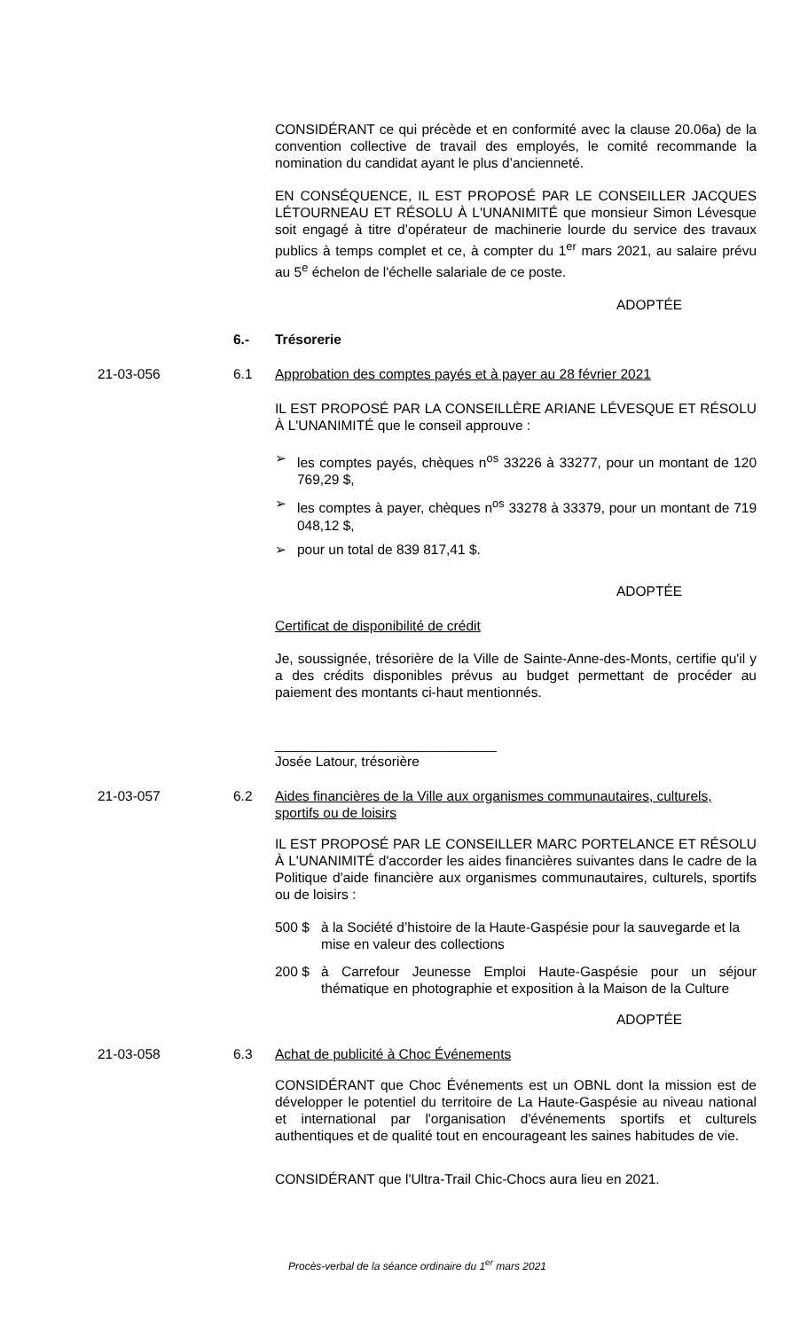CONSIDÉRANT ce qui précède et en conformité avec la clause 20.06a) de la convention collective de travail des employés, le comité recommande la nomination du candidat ayant le plus d’ancienneté.
EN CONSÉQUENCE, IL EST PROPOSÉ PAR LE CONSEILLER JACQUES LÉTOURNEAU ET RÉSOLU À L'UNANIMITÉ que monsieur Simon Lévesque soit engagé à titre d’opérateur de machinerie lourde du service des travaux publics à temps complet et ce, à compter du 1<sup>er</sup> mars 2021, au salaire prévu au 5<sup>e</sup> échelon de l'échelle salariale de ce poste.
ADOPTÉE
6.- Trésorerie
21-03-056 6.1 Approbation des comptes payés et à payer au 28 février 2021
IL EST PROPOSÉ PAR LA CONSEILLÈRE ARIANE LÉVESQUE ET RÉSOLU À L'UNANIMITÉ que le conseil approuve :
➢ les comptes payés, chèques n<sup>os</sup> 33226 à 33277, pour un montant de 120 769,29 $,
➢ les comptes à payer, chèques n<sup>os</sup> 33278 à 33379, pour un montant de 719 048,12 $,
➢ pour un total de 839 817,41 $.
ADOPTÉE
Certificat de disponibilité de crédit
Je, soussignée, trésorière de la Ville de Sainte-Anne-des-Monts, certifie qu'il y a des crédits disponibles prévus au budget permettant de procéder au paiement des montants ci-haut mentionnés.
_____________________________
Josée Latour, trésorière
21-03-057 6.2 Aides financières de la Ville aux organismes communautaires, culturels, sportifs ou de loisirs
IL EST PROPOSÉ PAR LE CONSEILLER MARC PORTELANCE ET RÉSOLU À L'UNANIMITÉ d'accorder les aides financières suivantes dans le cadre de la Politique d'aide financière aux organismes communautaires, culturels, sportifs ou de loisirs :
500 $ à la Société d’histoire de la Haute-Gaspésie pour la sauvegarde et la mise en valeur des collections
200 $ à Carrefour Jeunesse Emploi Haute-Gaspésie pour un séjour thématique en photographie et exposition à la Maison de la Culture
ADOPTÉE
21-03-058 6.3 Achat de publicité à Choc Événements
CONSIDÉRANT que Choc Événements est un OBNL dont la mission est de développer le potentiel du territoire de La Haute-Gaspésie au niveau national et international par l'organisation d'événements sportifs et culturels authentiques et de qualité tout en encourageant les saines habitudes de vie.
CONSIDÉRANT que l'Ultra-Trail Chic-Chocs aura lieu en 2021.
Procès-verbal de la séance ordinaire du 1<sup>er</sup> mars 2021